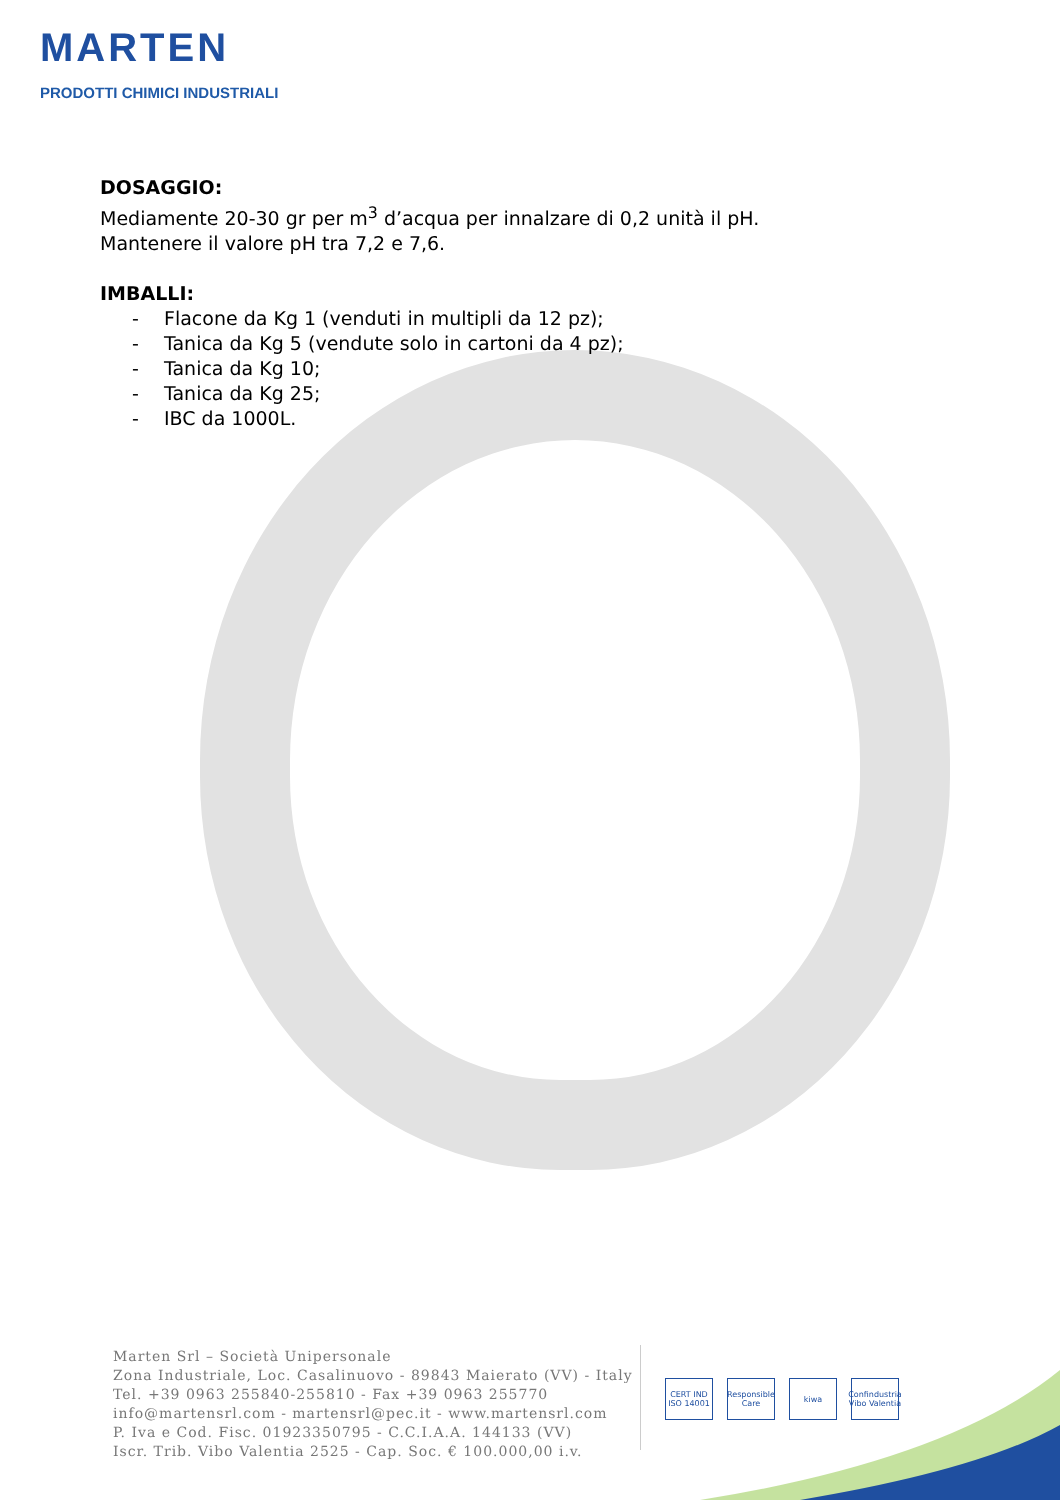MARTEN
PRODOTTI CHIMICI INDUSTRIALI
DOSAGGIO:
Mediamente 20-30 gr per m<sup>3</sup> d’acqua per innalzare di 0,2 unità il pH.
Mantenere il valore pH tra 7,2 e 7,6.
IMBALLI:
- Flacone da Kg 1 (venduti in multipli da 12 pz);
- Tanica da Kg 5 (vendute solo in cartoni da 4 pz);
- Tanica da Kg 10;
- Tanica da Kg 25;
- IBC da 1000L.
Marten Srl – Società Unipersonale
Zona Industriale, Loc. Casalinuovo - 89843 Maierato (VV) - Italy
Tel. +39 0963 255840-255810 - Fax +39 0963 255770
info@martensrl.com - martensrl@pec.it - www.martensrl.com
P. Iva e Cod. Fisc. 01923350795 - C.C.I.A.A. 144133 (VV)
Iscr. Trib. Vibo Valentia 2525 - Cap. Soc. € 100.000,00 i.v.
CERT IND ISO 14001
Responsible Care
kiwa Confindustria Vibo Valentia